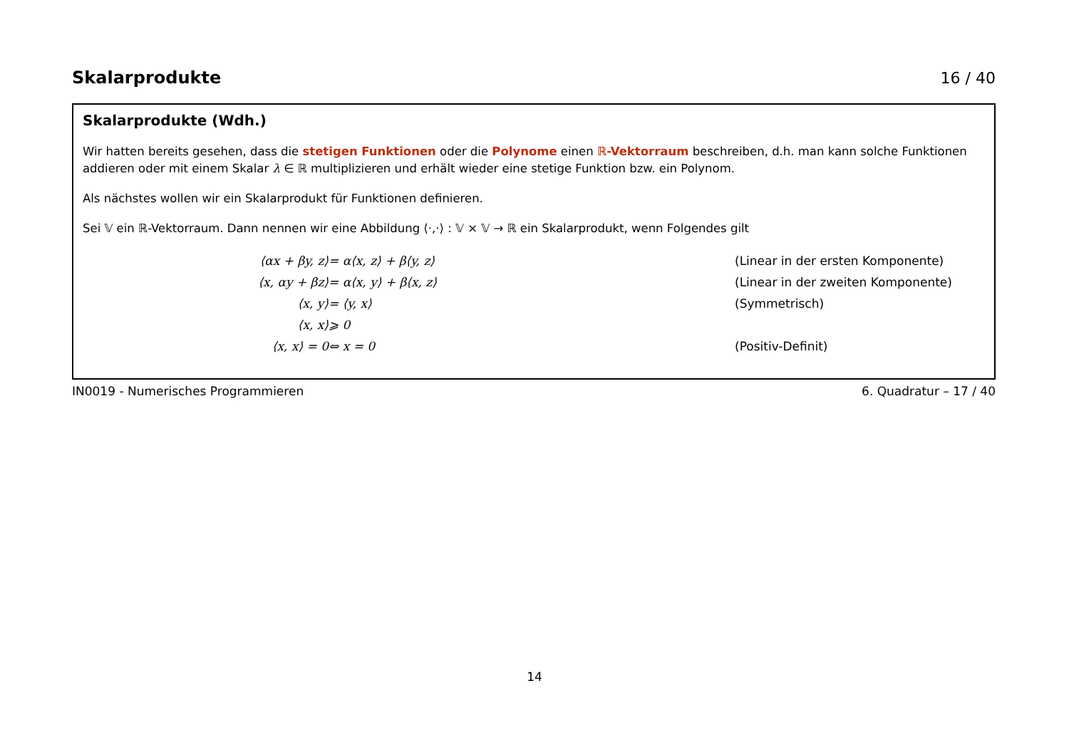Skalarprodukte 16 / 40
Skalarprodukte (Wdh.)
Wir hatten bereits gesehen, dass die stetigen Funktionen oder die Polynome einen ℝ-Vektorraum beschreiben, d.h. man kann solche Funktionen addieren oder mit einem Skalar λ ∈ ℝ multiplizieren und erhält wieder eine stetige Funktion bzw. ein Polynom.
Als nächstes wollen wir ein Skalarprodukt für Funktionen definieren.
Sei 𝕍 ein ℝ-Vektorraum. Dann nennen wir eine Abbildung ⟨·,·⟩ : 𝕍 × 𝕍 → ℝ ein Skalarprodukt, wenn Folgendes gilt
| ⟨αx + βy, z⟩ | = α⟨x, z⟩ + β⟨y, z⟩ | (Linear in der ersten Komponente) |
| ⟨x, αy + βz⟩ | = α⟨x, y⟩ + β⟨x, z⟩ | (Linear in der zweiten Komponente) |
| ⟨x, y⟩ | = ⟨y, x⟩ | (Symmetrisch) |
| ⟨x, x⟩ | ⩾ 0 | |
| ⟨x, x⟩ = 0 | ⇔ x = 0 | (Positiv-Definit) |
IN0019 - Numerisches Programmieren 6. Quadratur – 17 / 40
14